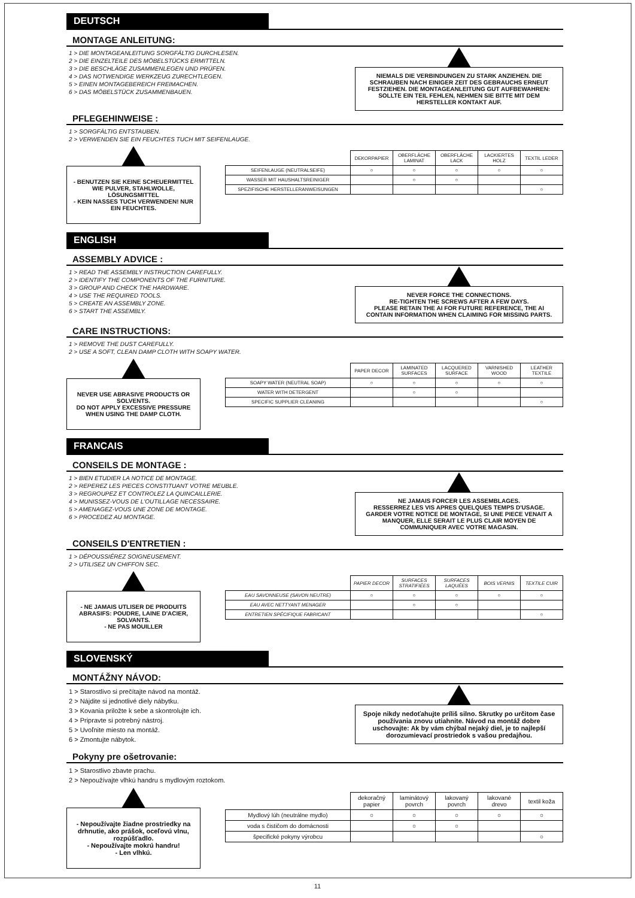DEUTSCH
MONTAGE ANLEITUNG:
1 > DIE MONTAGEANLEITUNG SORGFÄLTIG DURCHLESEN.
2 > DIE EINZELTEILE DES MÖBELSTÜCKS ERMITTELN.
3 > DIE BESCHLÄGE ZUSAMMENLEGEN UND PRÜFEN.
4 > DAS NOTWENDIGE WERKZEUG ZURECHTLEGEN.
5 > EINEN MONTAGEBEREICH FREIMACHEN.
6 > DAS MÖBELSTÜCK ZUSAMMENBAUEN.
NIEMALS DIE VERBINDUNGEN ZU STARK ANZIEHEN. DIE SCHRAUBEN NACH EINIGER ZEIT DES GEBRAUCHS ERNEUT FESTZIEHEN. DIE MONTAGEANLEITUNG GUT AUFBEWAHREN: SOLLTE EIN TEIL FEHLEN, NEHMEN SIE BITTE MIT DEM HERSTELLER KONTAKT AUF.
PFLEGEHINWEISE :
1 > SORGFÄLTIG ENTSTAUBEN.
2 > VERWENDEN SIE EIN FEUCHTES TUCH MIT SEIFENLAUGE.
- BENUTZEN SIE KEINE SCHEUERMITTEL WIE PULVER, STAHLWOLLE, LÖSUNGSMITTEL
- KEIN NASSES TUCH VERWENDEN! NUR EIN FEUCHTES.
| | DEKORPAPIER | OBERFLÄCHE LAMINAT | OBERFLÄCHE LACK | LACKIERTES HOLZ | TEXTIL LEDER |
| --- | --- | --- | --- | --- | --- |
| SEIFENLAUGE (NEUTRALSEIFE) | ○ | ○ | ○ | ○ | ○ |
| WASSER MIT HAUSHALTSREINIGER | | ○ | ○ | | |
| SPEZIFISCHE HERSTELLERANWEISUNGEN | | | | | ○ |
ENGLISH
ASSEMBLY ADVICE :
1 > READ THE ASSEMBLY INSTRUCTION CAREFULLY.
2 > IDENTIFY THE COMPONENTS OF THE FURNITURE.
3 > GROUP AND CHECK THE HARDWARE.
4 > USE THE REQUIRED TOOLS.
5 > CREATE AN ASSEMBLY ZONE.
6 > START THE ASSEMBLY.
NEVER FORCE THE CONNECTIONS.
RE-TIGHTEN THE SCREWS AFTER A FEW DAYS.
PLEASE RETAIN THE AI FOR FUTURE REFERENCE, THE AI CONTAIN INFORMATION WHEN CLAIMING FOR MISSING PARTS.
CARE INSTRUCTIONS:
1 > REMOVE THE DUST CAREFULLY.
2 > USE A SOFT, CLEAN DAMP CLOTH WITH SOAPY WATER.
NEVER USE ABRASIVE PRODUCTS OR SOLVENTS.
DO NOT APPLY EXCESSIVE PRESSURE WHEN USING THE DAMP CLOTH.
| | PAPER DECOR | LAMINATED SURFACES | LACQUERED SURFACE | VARNISHED WOOD | LEATHER TEXTILE |
| --- | --- | --- | --- | --- | --- |
| SOAPY WATER (NEUTRAL SOAP) | ○ | ○ | ○ | ○ | ○ |
| WATER WITH DETERGENT | | ○ | ○ | | |
| SPECIFIC SUPPLIER CLEANING | | | | | ○ |
FRANCAIS
CONSEILS DE MONTAGE :
1 > BIEN ETUDIER LA NOTICE DE MONTAGE.
2 > REPEREZ LES PIECES CONSTITUANT VOTRE MEUBLE.
3 > REGROUPEZ ET CONTROLEZ LA QUINCAILLERIE.
4 > MUNISSEZ-VOUS DE L'OUTILLAGE NECESSAIRE.
5 > AMENAGEZ-VOUS UNE ZONE DE MONTAGE.
6 > PROCEDEZ AU MONTAGE.
NE JAMAIS FORCER LES ASSEMBLAGES.
RESSERREZ LES VIS APRES QUELQUES TEMPS D'USAGE.
GARDER VOTRE NOTICE DE MONTAGE, SI UNE PIECE VENAIT A MANQUER, ELLE SERAIT LE PLUS CLAIR MOYEN DE COMMUNIQUER AVEC VOTRE MAGASIN.
CONSEILS D'ENTRETIEN :
1 > DÉPOUSSIÉREZ SOIGNEUSEMENT.
2 > UTILISEZ UN CHIFFON SEC.
- NE JAMAIS UTLISER DE PRODUITS ABRASIFS: POUDRE, LAINE D'ACIER, SOLVANTS.
- NE PAS MOUILLER
| | PAPIER DECOR | SURFACES STRATIFIÉES | SURFACES LAQUÉES | BOIS VERNIS | TEXTILE CUIR |
| --- | --- | --- | --- | --- | --- |
| EAU SAVONNEUSE (SAVON NEUTRE) | ○ | ○ | ○ | ○ | ○ |
| EAU AVEC NETTYANT MENAGER | | ○ | ○ | | |
| ENTRETIEN SPÉCIFIQUE FABRICANT | | | | | ○ |
SLOVENSKÝ
MONTÁŽNY NÁVOD:
1 > Starostlivo si prečítajte návod na montáž.
2 > Nájdite si jednotlivé diely nábytku.
3 > Kovania priložte k sebe a skontrolujte ich.
4 > Pripravte si potrebný nástroj.
5 > Uvoľnite miesto na montáž.
6 > Zmontujte nábytok.
Spoje nikdy nedoťahujte príliš silno. Skrutky po určitom čase používania znovu utiahnite. Návod na montáž dobre uschovajte: Ak by vám chýbal nejaký diel, je to najlepší dorozumievací prostriedok s vašou predajňou.
Pokyny pre ošetrovanie:
1 > Starostlivo zbavte prachu.
2 > Nepoužívajte vlhkú handru s mydlovým roztokom.
- Nepoužívajte žiadne prostriedky na drhnutie, ako prášok, oceľovú vlnu, rozpúšťadlo.
- Nepoužívajte mokrú handru!
- Len vlhkú.
| | dekoračný papier | laminátový povrch | lakovaný povrch | lakované drevo | textil koža |
| --- | --- | --- | --- | --- | --- |
| Mydlový lúh (neutrálne mydlo) | ○ | ○ | ○ | ○ | ○ |
| voda s čističom do domácnosti | | ○ | ○ | | |
| špecifické pokyny výrobcu | | | | | ○ |
11